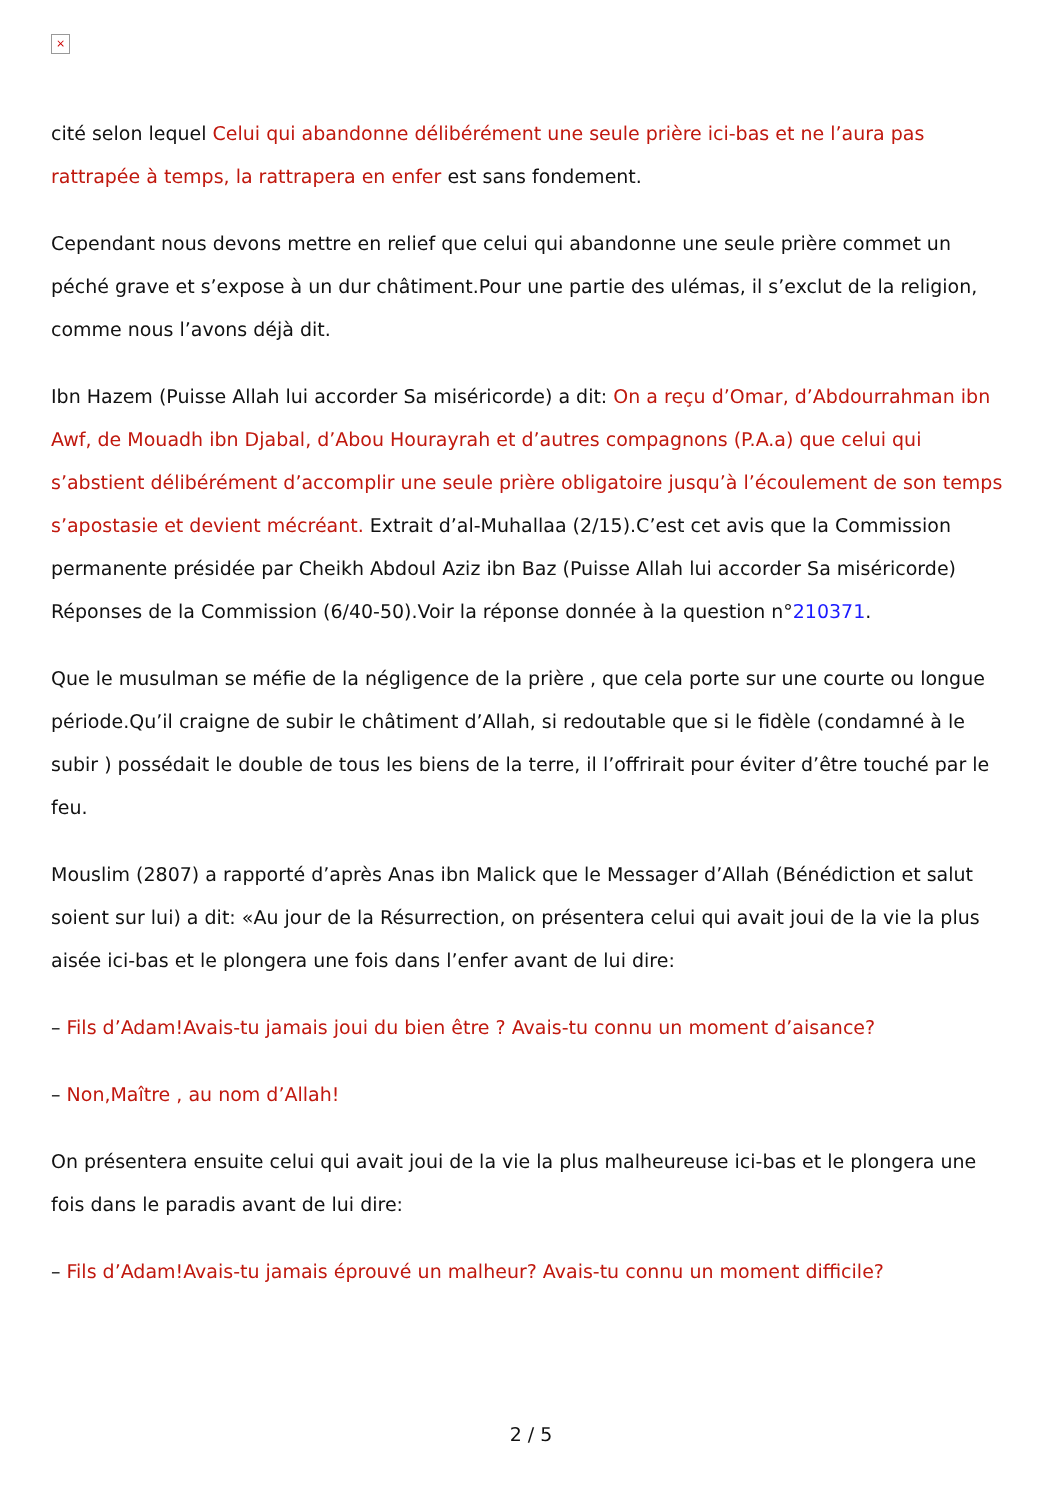×
cité selon lequel Celui qui abandonne délibérément une seule prière ici-bas et ne l’aura pas rattrapée à temps, la rattrapera en enfer est sans fondement.
Cependant nous devons mettre en relief que celui qui abandonne une seule prière commet un péché grave et s’expose à un dur châtiment.Pour une partie des ulémas, il s’exclut de la religion, comme nous l’avons déjà dit.
Ibn Hazem (Puisse Allah lui accorder Sa miséricorde) a dit: On a reçu d’Omar, d’Abdourrahman ibn Awf, de Mouadh ibn Djabal, d’Abou Hourayrah et d’autres compagnons (P.A.a) que celui qui s’abstient délibérément d’accomplir une seule prière obligatoire jusqu’à l’écoulement de son temps s’apostasie et devient mécréant. Extrait d’al-Muhallaa (2/15).C’est cet avis que la Commission permanente présidée par Cheikh Abdoul Aziz ibn Baz (Puisse Allah lui accorder Sa miséricorde) Réponses de la Commission (6/40-50).Voir la réponse donnée à la question n°210371.
Que le musulman se méfie de la négligence de la prière , que cela porte sur une courte ou longue période.Qu’il craigne de subir le châtiment d’Allah, si redoutable que si le fidèle (condamné à le subir ) possédait le double de tous les biens de la terre, il l’offrirait pour éviter d’être touché par le feu.
Mouslim (2807) a rapporté d’après Anas ibn Malick que le Messager d’Allah (Bénédiction et salut soient sur lui) a dit: «Au jour de la Résurrection, on présentera celui qui avait joui de la vie la plus aisée ici-bas et le plongera une fois dans l’enfer avant de lui dire:
– Fils d’Adam!Avais-tu jamais joui du bien être ? Avais-tu connu un moment d’aisance?
– Non,Maître , au nom d’Allah!
On présentera ensuite celui qui avait joui de la vie la plus malheureuse ici-bas et le plongera une fois dans le paradis avant de lui dire:
– Fils d’Adam!Avais-tu jamais éprouvé un malheur? Avais-tu connu un moment difficile?
2 / 5